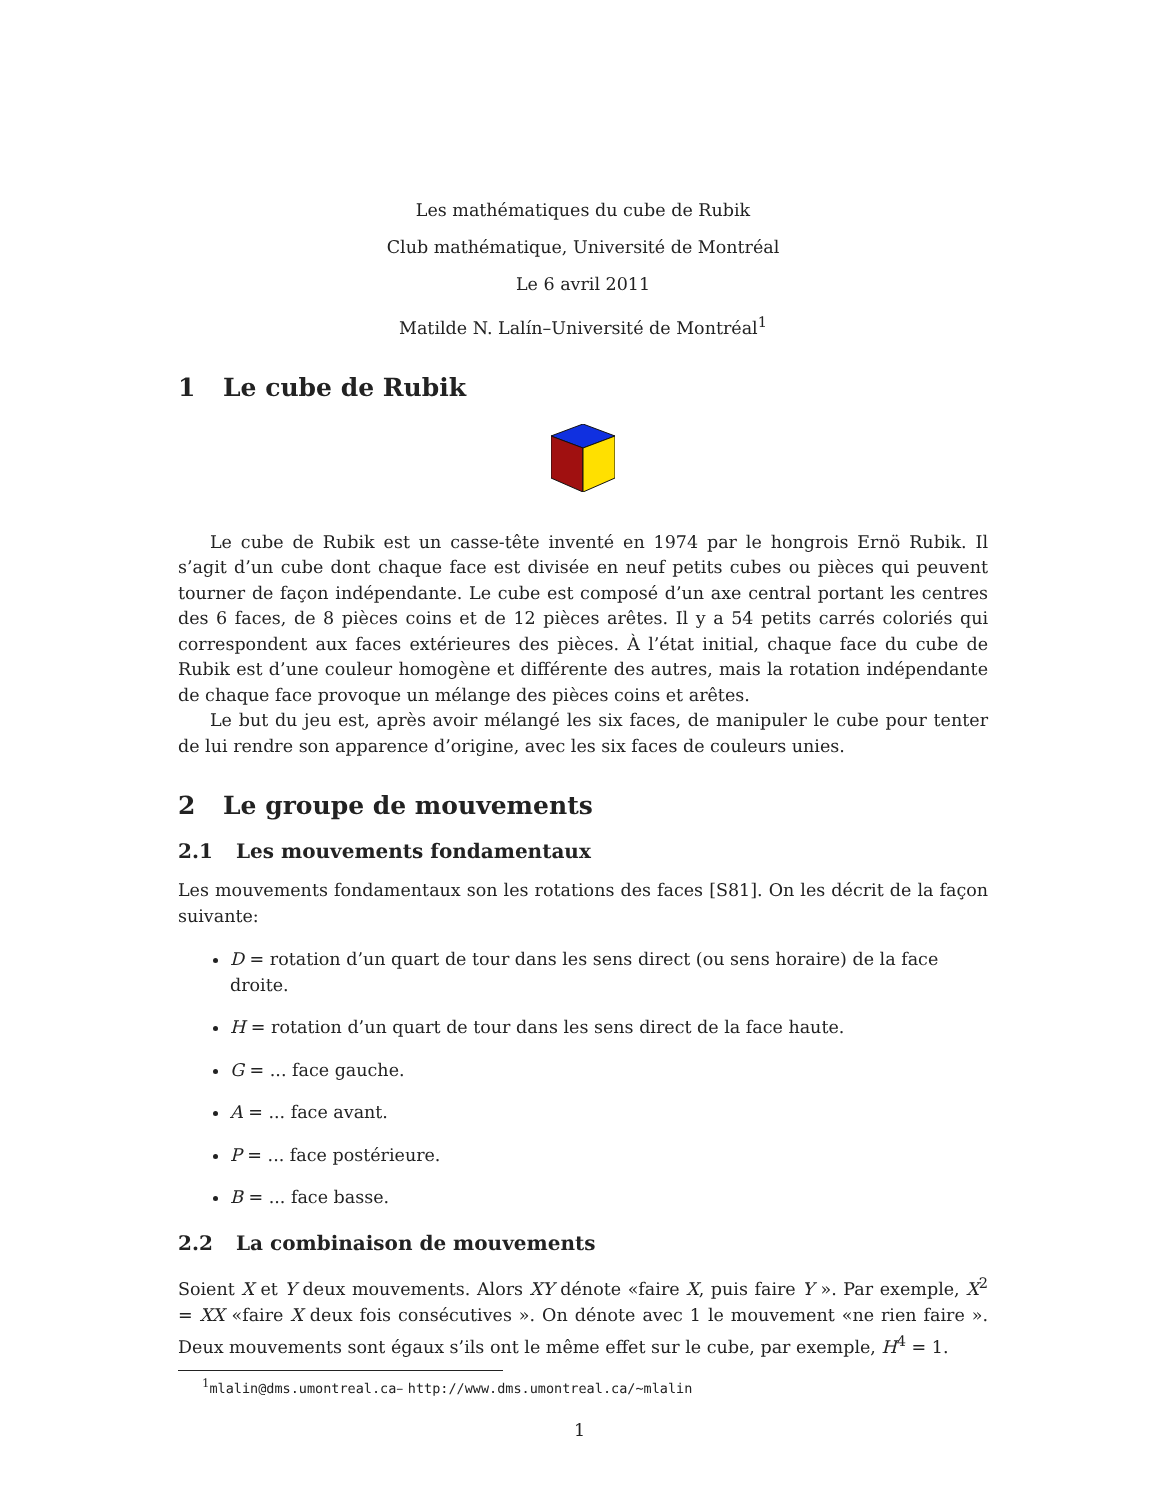Les mathématiques du cube de Rubik
Club mathématique, Université de Montréal
Le 6 avril 2011
Matilde N. Lalín–Université de Montréal<sup>1</sup>
1 Le cube de Rubik
Le cube de Rubik est un casse-tête inventé en 1974 par le hongrois Ernö Rubik. Il s’agit d’un cube dont chaque face est divisée en neuf petits cubes ou pièces qui peuvent tourner de façon indépendante. Le cube est composé d’un axe central portant les centres des 6 faces, de 8 pièces coins et de 12 pièces arêtes. Il y a 54 petits carrés coloriés qui correspondent aux faces extérieures des pièces. À l’état initial, chaque face du cube de Rubik est d’une couleur homogène et différente des autres, mais la rotation indépendante de chaque face provoque un mélange des pièces coins et arêtes.
Le but du jeu est, après avoir mélangé les six faces, de manipuler le cube pour tenter de lui rendre son apparence d’origine, avec les six faces de couleurs unies.
2 Le groupe de mouvements
2.1 Les mouvements fondamentaux
Les mouvements fondamentaux son les rotations des faces [S81]. On les décrit de la façon suivante:
D = rotation d’un quart de tour dans les sens direct (ou sens horaire) de la face droite.
H = rotation d’un quart de tour dans les sens direct de la face haute.
G = ... face gauche.
A = ... face avant.
P = ... face postérieure.
B = ... face basse.
2.2 La combinaison de mouvements
Soient X et Y deux mouvements. Alors XY dénote «faire X, puis faire Y ». Par exemple, X<sup>2</sup> = XX «faire X deux fois consécutives ». On dénote avec 1 le mouvement «ne rien faire ». Deux mouvements sont égaux s’ils ont le même effet sur le cube, par exemple, H<sup>4</sup> = 1.
<sup>1</sup> mlalin@dms.umontreal.ca– http://www.dms.umontreal.ca/~mlalin
1